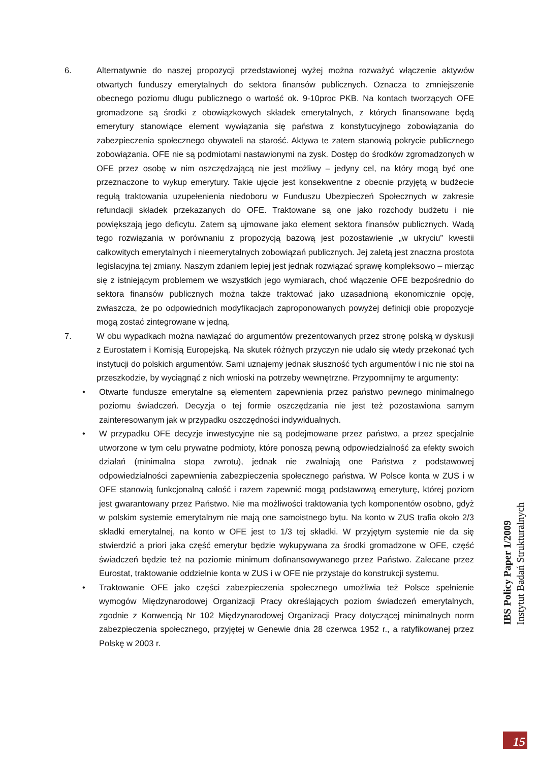6. Alternatywnie do naszej propozycji przedstawionej wyżej można rozważyć włączenie aktywów otwartych funduszy emerytalnych do sektora finansów publicznych. Oznacza to zmniejszenie obecnego poziomu długu publicznego o wartość ok. 9-10proc PKB. Na kontach tworzących OFE gromadzone są środki z obowiązkowych składek emerytalnych, z których finansowane będą emerytury stanowiące element wywiązania się państwa z konstytucyjnego zobowiązania do zabezpieczenia społecznego obywateli na starość. Aktywa te zatem stanowią pokrycie publicznego zobowiązania. OFE nie są podmiotami nastawionymi na zysk. Dostęp do środków zgromadzonych w OFE przez osobę w nim oszczędzającą nie jest możliwy – jedyny cel, na który mogą być one przeznaczone to wykup emerytury. Takie ujęcie jest konsekwentne z obecnie przyjętą w budżecie regułą traktowania uzupełenienia niedoboru w Funduszu Ubezpieczeń Społecznych w zakresie refundacji składek przekazanych do OFE. Traktowane są one jako rozchody budżetu i nie powiększają jego deficytu. Zatem są ujmowane jako element sektora finansów publicznych. Wadą tego rozwiązania w porównaniu z propozycją bazową jest pozostawienie „w ukryciu” kwestii całkowitych emerytalnych i nieemerytalnych zobowiązań publicznych. Jej zaletą jest znaczna prostota legislacyjna tej zmiany. Naszym zdaniem lepiej jest jednak rozwiązać sprawę kompleksowo – mierząc się z istniejącym problemem we wszystkich jego wymiarach, choć włączenie OFE bezpośrednio do sektora finansów publicznych można także traktować jako uzasadnioną ekonomicznie opcję, zwłaszcza, że po odpowiednich modyfikacjach zaproponowanych powyżej definicji obie propozycje mogą zostać zintegrowane w jedną.
7. W obu wypadkach można nawiązać do argumentów prezentowanych przez stronę polską w dyskusji z Eurostatem i Komisją Europejską. Na skutek różnych przyczyn nie udało się wtedy przekonać tych instytucji do polskich argumentów. Sami uznajemy jednak słuszność tych argumentów i nic nie stoi na przeszkodzie, by wyciągnąć z nich wnioski na potrzeby wewnętrzne. Przypomnijmy te argumenty:
• Otwarte fundusze emerytalne są elementem zapewnienia przez państwo pewnego minimalnego poziomu świadczeń. Decyzja o tej formie oszczędzania nie jest też pozostawiona samym zainteresowanym jak w przypadku oszczędności indywidualnych.
• W przypadku OFE decyzje inwestycyjne nie są podejmowane przez państwo, a przez specjalnie utworzone w tym celu prywatne podmioty, które ponoszą pewną odpowiedzialność za efekty swoich działań (minimalna stopa zwrotu), jednak nie zwalniają one Państwa z podstawowej odpowiedzialności zapewnienia zabezpieczenia społecznego państwa. W Polsce konta w ZUS i w OFE stanowią funkcjonalną całość i razem zapewnić mogą podstawową emeryturę, której poziom jest gwarantowany przez Państwo. Nie ma możliwości traktowania tych komponentów osobno, gdyż w polskim systemie emerytalnym nie mają one samoistnego bytu. Na konto w ZUS trafia około 2/3 składki emerytalnej, na konto w OFE jest to 1/3 tej składki. W przyjętym systemie nie da się stwierdzić a priori jaka część emerytur będzie wykupywana za środki gromadzone w OFE, część świadczeń będzie też na poziomie minimum dofinansowywanego przez Państwo. Zalecane przez Eurostat, traktowanie oddzielnie konta w ZUS i w OFE nie przystaje do konstrukcji systemu.
• Traktowanie OFE jako części zabezpieczenia społecznego umożliwia też Polsce spełnienie wymogów Międzynarodowej Organizacji Pracy określających poziom świadczeń emerytalnych, zgodnie z Konwencją Nr 102 Międzynarodowej Organizacji Pracy dotyczącej minimalnych norm zabezpieczenia społecznego, przyjętej w Genewie dnia 28 czerwca 1952 r., a ratyfikowanej przez Polskę w 2003 r.
IBS Policy Paper 1/2009
Instytut Badań Strukturalnych
15